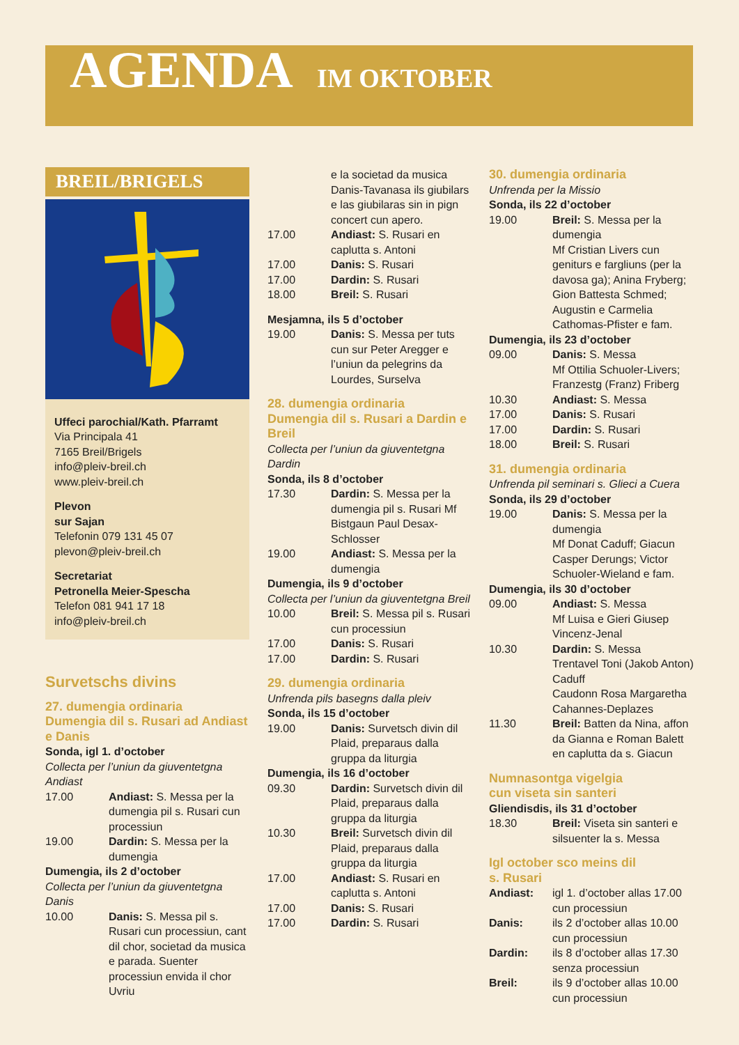AGENDA IM OKTOBER
BREIL/BRIGELS
Uffeci parochial/Kath. Pfarramt
Via Principala 41
7165 Breil/Brigels
info@pleiv-breil.ch
www.pleiv-breil.ch
Plevon
sur Sajan
Telefonin 079 131 45 07
plevon@pleiv-breil.ch
Secretariat
Petronella Meier-Spescha
Telefon 081 941 17 18
info@pleiv-breil.ch
Survetschs divins
27. dumengia ordinaria
Dumengia dil s. Rusari ad Andiast e Danis
Sonda, igl 1. d’october
Collecta per l’uniun da giuventetgna Andiast
17.00 Andiast: S. Messa per la dumengia pil s. Rusari cun processiun
19.00 Dardin: S. Messa per la dumengia
Dumengia, ils 2 d’october
Collecta per l’uniun da giuventetgna Danis
10.00 Danis: S. Messa pil s. Rusari cun processiun, cant dil chor, societad da musica e parada. Suenter processiun envida il chor Uvriu
e la societad da musica Danis-Tavanasa ils giubilars e las giubilaras sin in pign concert cun apero.
17.00 Andiast: S. Rusari en caplutta s. Antoni
17.00 Danis: S. Rusari
17.00 Dardin: S. Rusari
18.00 Breil: S. Rusari
Mesjamna, ils 5 d’october
19.00 Danis: S. Messa per tuts cun sur Peter Aregger e l’uniun da pelegrins da Lourdes, Surselva
28. dumengia ordinaria
Dumengia dil s. Rusari a Dardin e Breil
Collecta per l’uniun da giuventetgna Dardin
Sonda, ils 8 d’october
17.30 Dardin: S. Messa per la dumengia pil s. Rusari Mf Bistgaun Paul Desax-Schlosser
19.00 Andiast: S. Messa per la dumengia
Dumengia, ils 9 d’october
Collecta per l’uniun da giuventetgna Breil
10.00 Breil: S. Messa pil s. Rusari cun processiun
17.00 Danis: S. Rusari
17.00 Dardin: S. Rusari
29. dumengia ordinaria
Unfrenda pils basegns dalla pleiv
Sonda, ils 15 d’october
19.00 Danis: Survetsch divin dil Plaid, preparaus dalla gruppa da liturgia
Dumengia, ils 16 d’october
09.30 Dardin: Survetsch divin dil Plaid, preparaus dalla gruppa da liturgia
10.30 Breil: Survetsch divin dil Plaid, preparaus dalla gruppa da liturgia
17.00 Andiast: S. Rusari en caplutta s. Antoni
17.00 Danis: S. Rusari
17.00 Dardin: S. Rusari
30. dumengia ordinaria
Unfrenda per la Missio
Sonda, ils 22 d’october
19.00 Breil: S. Messa per la dumengia
Mf Cristian Livers cun geniturs e fargliuns (per la davosa ga); Anina Fryberg; Gion Battesta Schmed; Augustin e Carmelia Cathomas-Pfister e fam.
Dumengia, ils 23 d’october
09.00 Danis: S. Messa
Mf Ottilia Schuoler-Livers; Franzestg (Franz) Friberg
10.30 Andiast: S. Messa
17.00 Danis: S. Rusari
17.00 Dardin: S. Rusari
18.00 Breil: S. Rusari
31. dumengia ordinaria
Unfrenda pil seminari s. Glieci a Cuera
Sonda, ils 29 d’october
19.00 Danis: S. Messa per la dumengia
Mf Donat Caduff; Giacun Casper Derungs; Victor Schuoler-Wieland e fam.
Dumengia, ils 30 d’october
09.00 Andiast: S. Messa
Mf Luisa e Gieri Giusep Vincenz-Jenal
10.30 Dardin: S. Messa
Trentavel Toni (Jakob Anton) Caduff
Caudonn Rosa Margaretha Cahannes-Deplazes
11.30 Breil: Batten da Nina, affon da Gianna e Roman Balett en caplutta da s. Giacun
Numnasontga vigelgia
cun viseta sin santeri
Gliendisdis, ils 31 d’october
18.30 Breil: Viseta sin santeri e silsuenter la s. Messa
Igl october sco meins dil
s. Rusari
Andiast: igl 1. d’october allas 17.00 cun processiun
Danis: ils 2 d’october allas 10.00 cun processiun
Dardin: ils 8 d’october allas 17.30 senza processiun
Breil: ils 9 d’october allas 10.00 cun processiun